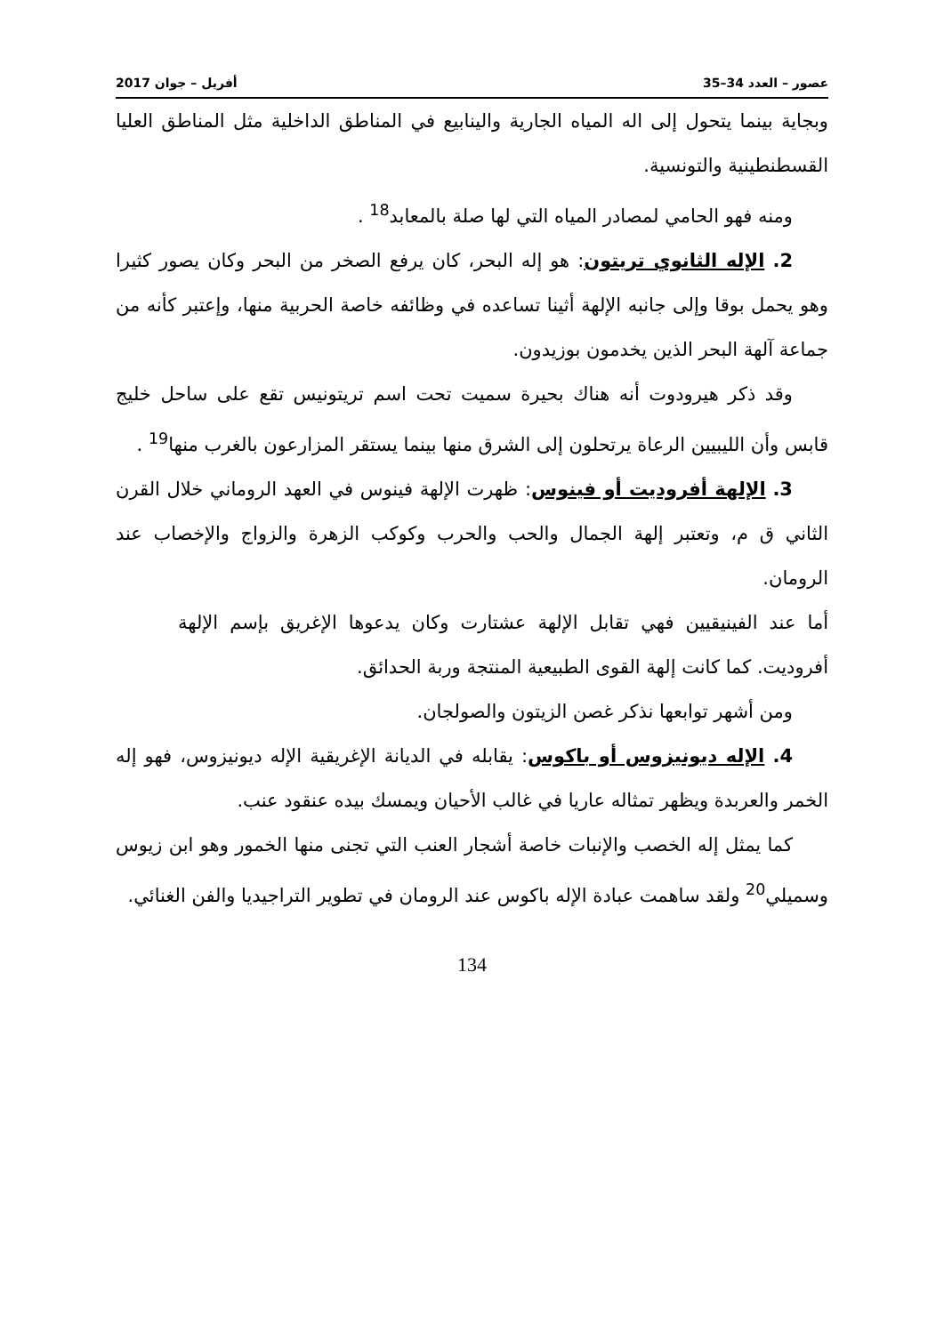عصور – العدد 34–35 أفريل – جوان 2017
وبجاية بينما يتحول إلى اله المياه الجارية والينابيع في المناطق الداخلية مثل المناطق العليا القسطنطينية والتونسية.
ومنه فهو الحامي لمصادر المياه التي لها صلة بالمعابد<sup>18</sup> .
2. الإله الثانوي تريتون: هو إله البحر، كان يرفع الصخر من البحر وكان يصور كثيرا وهو يحمل بوقا وإلى جانبه الإلهة أثينا تساعده في وظائفه خاصة الحربية منها، وإعتبر كأنه من جماعة آلهة البحر الذين يخدمون بوزيدون.
وقد ذكر هيرودوت أنه هناك بحيرة سميت تحت اسم تريتونيس تقع على ساحل خليج قابس وأن الليبيين الرعاة يرتحلون إلى الشرق منها بينما يستقر المزارعون بالغرب منها<sup>19</sup> .
3. الإلهة أفروديت أو فينوس: ظهرت الإلهة فينوس في العهد الروماني خلال القرن الثاني ق م، وتعتبر إلهة الجمال والحب والحرب وكوكب الزهرة والزواج والإخصاب عند الرومان.
أما عند الفينيقيين فهي تقابل الإلهة عشتارت وكان يدعوها الإغريق بإسم الإلهة أفروديت. كما كانت إلهة القوى الطبيعية المنتجة وربة الحدائق.
ومن أشهر توابعها نذكر غصن الزيتون والصولجان.
4. الإله ديونيزوس أو باكوس: يقابله في الديانة الإغريقية الإله ديونيزوس، فهو إله الخمر والعربدة ويظهر تمثاله عاريا في غالب الأحيان ويمسك بيده عنقود عنب.
كما يمثل إله الخصب والإنبات خاصة أشجار العنب التي تجنى منها الخمور وهو ابن زيوس وسميلي<sup>20</sup> ولقد ساهمت عبادة الإله باكوس عند الرومان في تطوير التراجيديا والفن الغنائي.
134